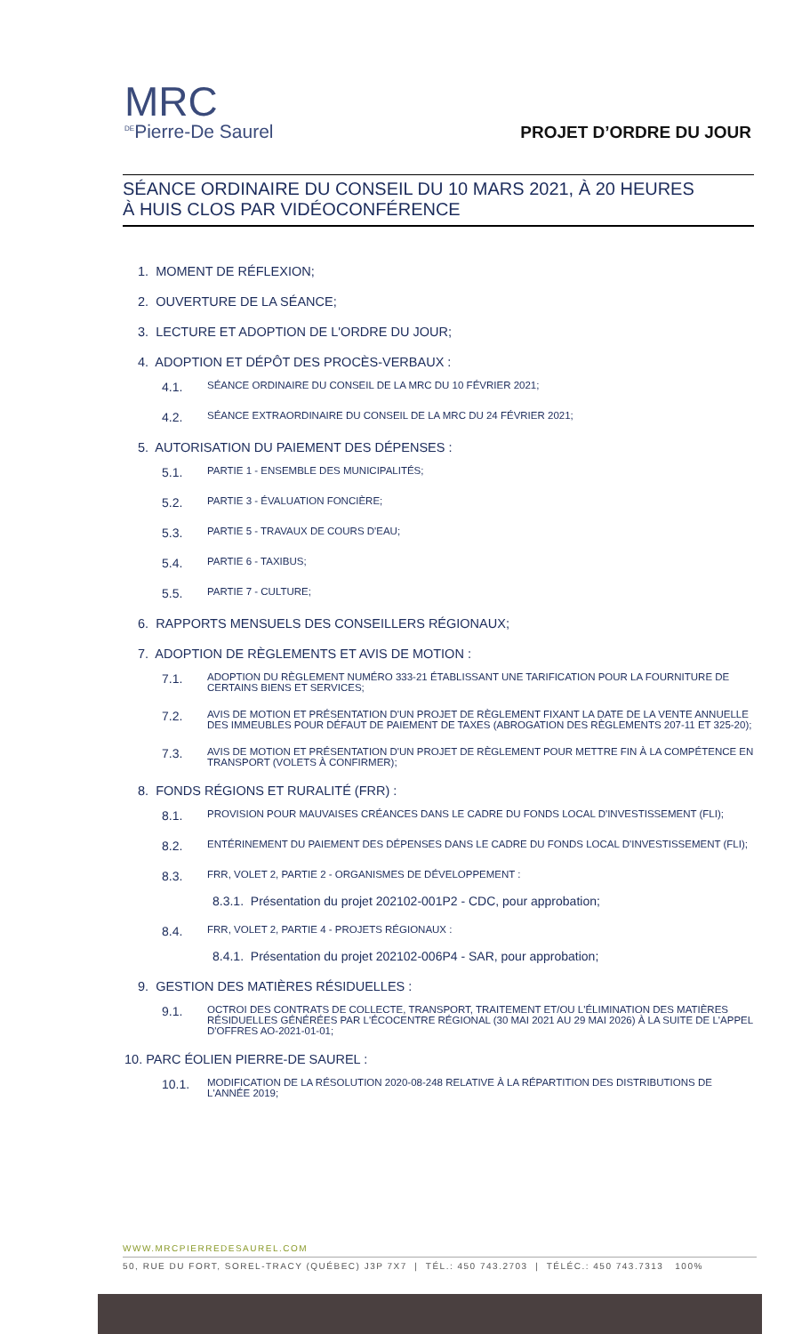MRC
<sup>DE</sup>Pierre-De Saurel
PROJET D’ORDRE DU JOUR
SÉANCE ORDINAIRE DU CONSEIL DU 10 MARS 2021, À 20 HEURES
À HUIS CLOS PAR VIDÉOCONFÉRENCE
1. MOMENT DE RÉFLEXION;
2. OUVERTURE DE LA SÉANCE;
3. LECTURE ET ADOPTION DE L'ORDRE DU JOUR;
4. ADOPTION ET DÉPÔT DES PROCÈS-VERBAUX :
4.1. SÉANCE ORDINAIRE DU CONSEIL DE LA MRC DU 10 FÉVRIER 2021;
4.2. SÉANCE EXTRAORDINAIRE DU CONSEIL DE LA MRC DU 24 FÉVRIER 2021;
5. AUTORISATION DU PAIEMENT DES DÉPENSES :
5.1. PARTIE 1 - ENSEMBLE DES MUNICIPALITÉS;
5.2. PARTIE 3 - ÉVALUATION FONCIÈRE;
5.3. PARTIE 5 - TRAVAUX DE COURS D'EAU;
5.4. PARTIE 6 - TAXIBUS;
5.5. PARTIE 7 - CULTURE;
6. RAPPORTS MENSUELS DES CONSEILLERS RÉGIONAUX;
7. ADOPTION DE RÈGLEMENTS ET AVIS DE MOTION :
7.1. ADOPTION DU RÈGLEMENT NUMÉRO 333-21 ÉTABLISSANT UNE TARIFICATION POUR LA FOURNITURE DE CERTAINS BIENS ET SERVICES;
7.2. AVIS DE MOTION ET PRÉSENTATION D'UN PROJET DE RÈGLEMENT FIXANT LA DATE DE LA VENTE ANNUELLE DES IMMEUBLES POUR DÉFAUT DE PAIEMENT DE TAXES (ABROGATION DES RÈGLEMENTS 207-11 ET 325-20);
7.3. AVIS DE MOTION ET PRÉSENTATION D'UN PROJET DE RÈGLEMENT POUR METTRE FIN À LA COMPÉTENCE EN TRANSPORT (VOLETS À CONFIRMER);
8. FONDS RÉGIONS ET RURALITÉ (FRR) :
8.1. PROVISION POUR MAUVAISES CRÉANCES DANS LE CADRE DU FONDS LOCAL D'INVESTISSEMENT (FLI);
8.2. ENTÉRINEMENT DU PAIEMENT DES DÉPENSES DANS LE CADRE DU FONDS LOCAL D'INVESTISSEMENT (FLI);
8.3. FRR, VOLET 2, PARTIE 2 - ORGANISMES DE DÉVELOPPEMENT :
8.3.1. Présentation du projet 202102-001P2 - CDC, pour approbation;
8.4. FRR, VOLET 2, PARTIE 4 - PROJETS RÉGIONAUX :
8.4.1. Présentation du projet 202102-006P4 - SAR, pour approbation;
9. GESTION DES MATIÈRES RÉSIDUELLES :
9.1. OCTROI DES CONTRATS DE COLLECTE, TRANSPORT, TRAITEMENT ET/OU L'ÉLIMINATION DES MATIÈRES RÉSIDUELLES GÉNÉRÉES PAR L'ÉCOCENTRE RÉGIONAL (30 MAI 2021 AU 29 MAI 2026) À LA SUITE DE L'APPEL D'OFFRES AO-2021-01-01;
10. PARC ÉOLIEN PIERRE-DE SAUREL :
10.1. MODIFICATION DE LA RÉSOLUTION 2020-08-248 RELATIVE À LA RÉPARTITION DES DISTRIBUTIONS DE L'ANNÉE 2019;
WWW.MRCPIERREDESAUREL.COM
50, RUE DU FORT, SOREL-TRACY (QUÉBEC) J3P 7X7 | TÉL.: 450 743.2703 | TÉLÉC.: 450 743.7313 100%